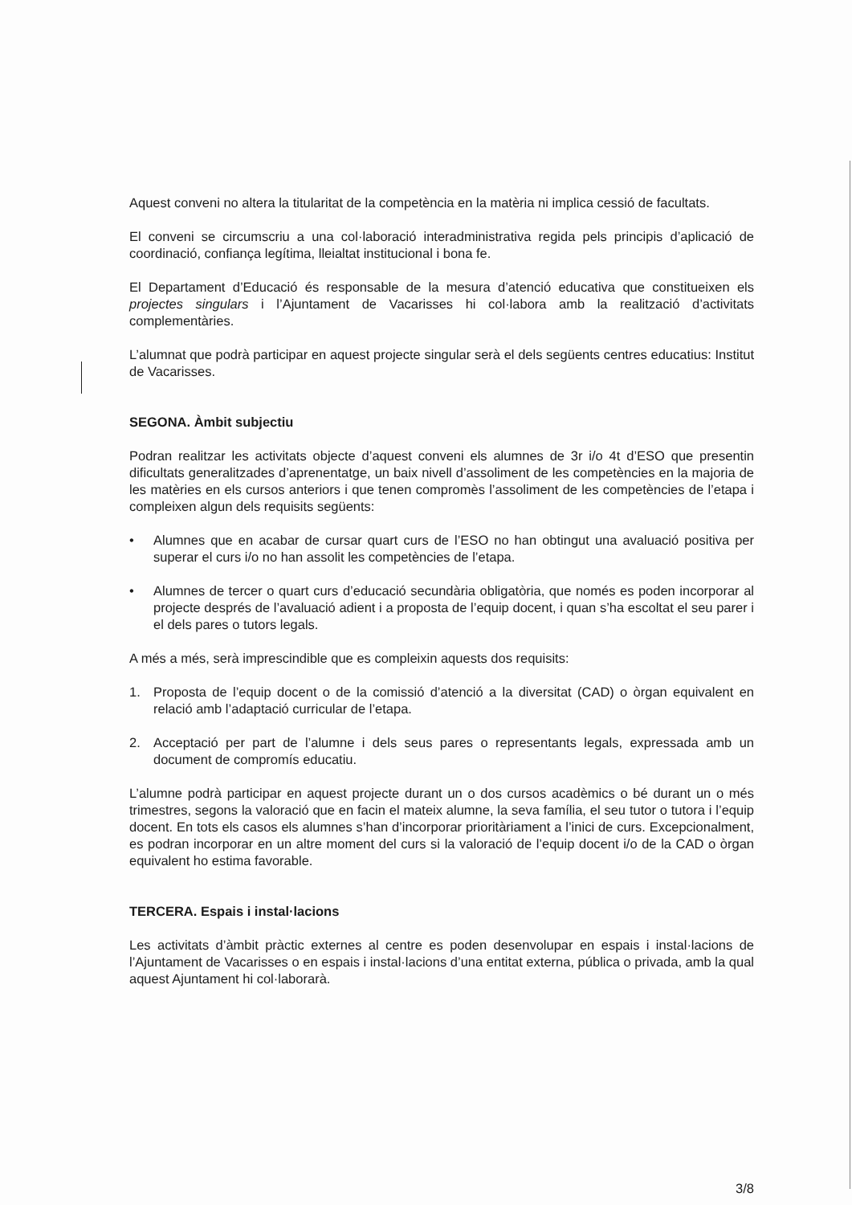Aquest conveni no altera la titularitat de la competència en la matèria ni implica cessió de facultats.
El conveni se circumscriu a una col·laboració interadministrativa regida pels principis d’aplicació de coordinació, confiança legítima, lleialtat institucional i bona fe.
El Departament d’Educació és responsable de la mesura d’atenció educativa que constitueixen els projectes singulars i l’Ajuntament de Vacarisses hi col·labora amb la realització d’activitats complementàries.
L’alumnat que podrà participar en aquest projecte singular serà el dels següents centres educatius: Institut de Vacarisses.
SEGONA. Àmbit subjectiu
Podran realitzar les activitats objecte d’aquest conveni els alumnes de 3r i/o 4t d’ESO que presentin dificultats generalitzades d’aprenentatge, un baix nivell d’assoliment de les competències en la majoria de les matèries en els cursos anteriors i que tenen compromès l’assoliment de les competències de l’etapa i compleixen algun dels requisits següents:
• Alumnes que en acabar de cursar quart curs de l’ESO no han obtingut una avaluació positiva per superar el curs i/o no han assolit les competències de l’etapa.
• Alumnes de tercer o quart curs d’educació secundària obligatòria, que només es poden incorporar al projecte després de l’avaluació adient i a proposta de l’equip docent, i quan s’ha escoltat el seu parer i el dels pares o tutors legals.
A més a més, serà imprescindible que es compleixin aquests dos requisits:
1. Proposta de l’equip docent o de la comissió d’atenció a la diversitat (CAD) o òrgan equivalent en relació amb l’adaptació curricular de l’etapa.
2. Acceptació per part de l’alumne i dels seus pares o representants legals, expressada amb un document de compromís educatiu.
L’alumne podrà participar en aquest projecte durant un o dos cursos acadèmics o bé durant un o més trimestres, segons la valoració que en facin el mateix alumne, la seva família, el seu tutor o tutora i l’equip docent. En tots els casos els alumnes s’han d’incorporar prioritàriament a l’inici de curs. Excepcionalment, es podran incorporar en un altre moment del curs si la valoració de l’equip docent i/o de la CAD o òrgan equivalent ho estima favorable.
TERCERA. Espais i instal·lacions
Les activitats d’àmbit pràctic externes al centre es poden desenvolupar en espais i instal·lacions de l’Ajuntament de Vacarisses o en espais i instal·lacions d’una entitat externa, pública o privada, amb la qual aquest Ajuntament hi col·laborarà.
3/8